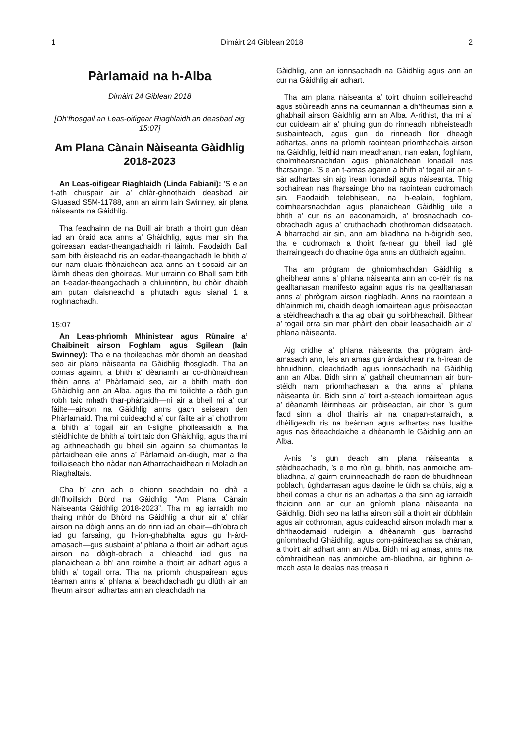1 Dimàirt 24 Giblean 2018 2
Pàrlamaid na h-Alba
Dimàirt 24 Giblean 2018
[Dh’fhosgail an Leas-oifigear Riaghlaidh an deasbad aig 15:07]
Am Plana Cànain Nàiseanta Gàidhlig 2018-2023
An Leas-oifigear Riaghlaidh (Linda Fabiani): ’S e an t-ath chuspair air a’ chlàr-ghnothaich deasbad air Gluasad S5M-11788, ann an ainm Iain Swinney, air plana nàiseanta na Gàidhlig.
Tha feadhainn de na Buill air brath a thoirt gun dèan iad an òraid aca anns a’ Ghàidhlig, agus mar sin tha goireasan eadar-theangachaidh ri làimh. Faodaidh Ball sam bith èisteachd ris an eadar-theangachadh le bhith a’ cur nam cluais-fhònaichean aca anns an t-socaid air an làimh dheas den ghoireas. Mur urrainn do Bhall sam bith an t-eadar-theangachadh a chluinntinn, bu chòir dhaibh am putan claisneachd a phutadh agus sianal 1 a roghnachadh.
15:07
An Leas-phrìomh Mhinistear agus Rùnaire a’ Chaibineit airson Foghlam agus Sgilean (Iain Swinney): Tha e na thoileachas mòr dhomh an deasbad seo air plana nàiseanta na Gàidhlig fhosgladh. Tha an comas againn, a bhith a’ dèanamh ar co-dhùnaidhean fhèin anns a’ Phàrlamaid seo, air a bhith math don Ghàidhlig ann an Alba, agus tha mi toilichte a ràdh gun robh taic mhath thar-phàrtaidh—nì air a bheil mi a’ cur fàilte—airson na Gàidhlig anns gach seisean den Phàrlamaid. Tha mi cuideachd a’ cur fàilte air a’ chothrom a bhith a’ togail air an t-slighe phoileasaidh a tha stèidhichte de bhith a’ toirt taic don Ghàidhlig, agus tha mi ag aithneachadh gu bheil sin againn sa chumantas le pàrtaidhean eile anns a’ Pàrlamaid an-diugh, mar a tha foillaiseach bho nàdar nan Atharrachaidhean ri Moladh an Riaghaltais.
Cha b’ ann ach o chionn seachdain no dhà a dh’fhoillsich Bòrd na Gàidhlig “Am Plana Cànain Nàiseanta Gàidhlig 2018-2023”. Tha mi ag iarraidh mo thaing mhòr do Bhòrd na Gàidhlig a chur air a’ chlàr airson na dòigh anns an do rinn iad an obair—dh’obraich iad gu farsaing, gu h-ion-ghabhalta agus gu h-àrd-amasach—gus susbaint a’ phlana a thoirt air adhart agus airson na dòigh-obrach a chleachd iad gus na planaichean a bh’ ann roimhe a thoirt air adhart agus a bhith a’ togail orra. Tha na prìomh chuspairean agus tèaman anns a’ phlana a’ beachdachadh gu dlùth air an fheum airson adhartas ann an cleachdadh na
Gàidhlig, ann an ionnsachadh na Gàidhlig agus ann an cur na Gàidhlig air adhart.
Tha am plana nàiseanta a’ toirt dhuinn soilleireachd agus stiùireadh anns na ceumannan a dh’fheumas sinn a ghabhail airson Gàidhlig ann an Alba. A-rithist, tha mi a’ cur cuideam air a’ phuing gun do rinneadh inbheisteadh susbainteach, agus gun do rinneadh fìor dheagh adhartas, anns na prìomh raointean prìomhachais airson na Gàidhlig, leithid nam meadhanan, nan ealan, foghlam, choimhearsnachdan agus phlanaichean ionadail nas fharsainge. ’S e an t-amas againn a bhith a’ togail air an t-sàr adhartas sin aig ìrean ionadail agus nàiseanta. Thig sochairean nas fharsainge bho na raointean cudromach sin. Faodaidh telebhisean, na h-ealain, foghlam, coimhearsnachdan agus planaichean Gàidhlig uile a bhith a’ cur ris an eaconamaidh, a’ brosnachadh co-obrachadh agus a’ cruthachadh chothroman didseatach. A bharrachd air sin, ann am bliadhna na h-òigridh seo, tha e cudromach a thoirt fa-near gu bheil iad glè tharraingeach do dhaoine òga anns an dùthaich againn.
Tha am prògram de ghnìomhachdan Gàidhlig a gheibhear anns a’ phlana nàiseanta ann an co-rèir ris na gealltanasan manifesto againn agus ris na gealltanasan anns a’ phrògram airson riaghladh. Anns na raointean a dh’ainmich mi, chaidh deagh iomairtean agus pròiseactan a stèidheachadh a tha ag obair gu soirbheachail. Bithear a’ togail orra sin mar phàirt den obair leasachaidh air a’ phlana nàiseanta.
Aig cridhe a’ phlana nàiseanta tha prògram àrd-amasach ann, leis an amas gun àrdaichear na h-ìrean de bhruidhinn, cleachdadh agus ionnsachadh na Gàidhlig ann an Alba. Bidh sinn a’ gabhail cheumannan air bun-stèidh nam prìomhachasan a tha anns a’ phlana nàiseanta ùr. Bidh sinn a’ toirt a-steach iomairtean agus a’ dèanamh lèirmheas air pròiseactan, air chor ’s gum faod sinn a dhol thairis air na cnapan-starraidh, a dhèiligeadh ris na beàrnan agus adhartas nas luaithe agus nas èifeachdaiche a dhèanamh le Gàidhlig ann an Alba.
A-nis ’s gun deach am plana nàiseanta a stèidheachadh, ’s e mo rùn gu bhith, nas anmoiche am-bliadhna, a’ gairm cruinneachadh de raon de bhuidhnean poblach, ùghdarrasan agus daoine le ùidh sa chùis, aig a bheil comas a chur ris an adhartas a tha sinn ag iarraidh fhaicinn ann an cur an gnìomh plana nàiseanta na Gàidhlig. Bidh seo na latha airson sùil a thoirt air dùbhlain agus air cothroman, agus cuideachd airson moladh mar a dh’fhaodamaid rudeigin a dhèanamh gus barrachd gnìomhachd Ghàidhlig, agus com-pàirteachas sa chànan, a thoirt air adhart ann an Alba. Bidh mi ag amas, anns na còmhraidhean nas anmoiche am-bliadhna, air tighinn a-mach asta le dealas nas treasa ri